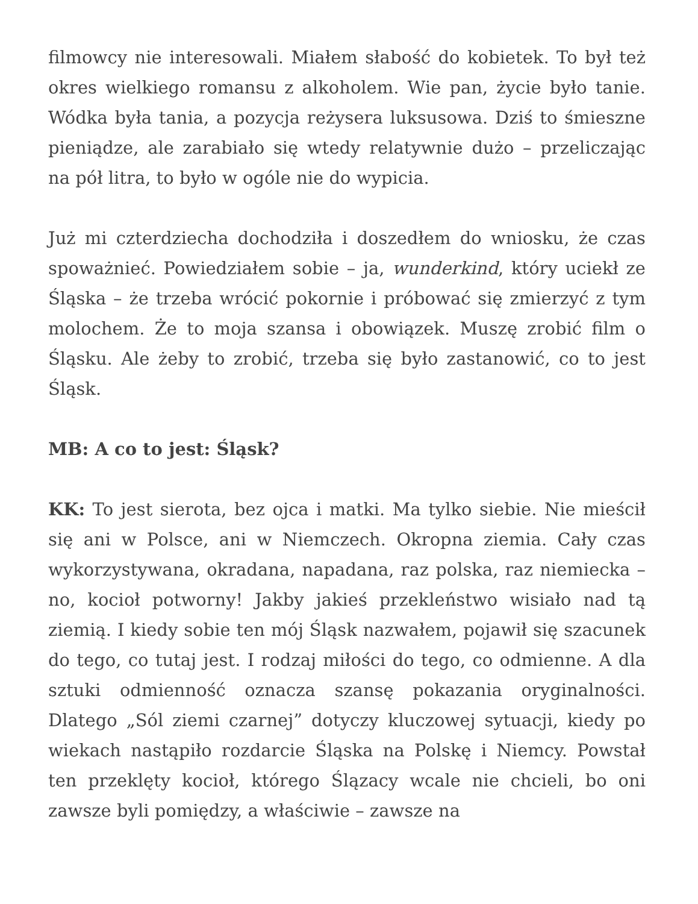filmowcy nie interesowali. Miałem słabość do kobietek. To był też okres wielkiego romansu z alkoholem. Wie pan, życie było tanie. Wódka była tania, a pozycja reżysera luksusowa. Dziś to śmieszne pieniądze, ale zarabiało się wtedy relatywnie dużo – przeliczając na pół litra, to było w ogóle nie do wypicia.
Już mi czterdziecha dochodziła i doszedłem do wniosku, że czas spoważnieć. Powiedziałem sobie – ja, wunderkind, który uciekł ze Śląska – że trzeba wrócić pokornie i próbować się zmierzyć z tym molochem. Że to moja szansa i obowiązek. Muszę zrobić film o Śląsku. Ale żeby to zrobić, trzeba się było zastanowić, co to jest Śląsk.
MB: A co to jest: Śląsk?
KK: To jest sierota, bez ojca i matki. Ma tylko siebie. Nie mieścił się ani w Polsce, ani w Niemczech. Okropna ziemia. Cały czas wykorzystywana, okradana, napadana, raz polska, raz niemiecka – no, kocioł potworny! Jakby jakieś przekleństwo wisiało nad tą ziemią. I kiedy sobie ten mój Śląsk nazwałem, pojawił się szacunek do tego, co tutaj jest. I rodzaj miłości do tego, co odmienne. A dla sztuki odmienność oznacza szansę pokazania oryginalności. Dlatego „Sól ziemi czarnej” dotyczy kluczowej sytuacji, kiedy po wiekach nastąpiło rozdarcie Śląska na Polskę i Niemcy. Powstał ten przeklęty kocioł, którego Ślązacy wcale nie chcieli, bo oni zawsze byli pomiędzy, a właściwie – zawsze na